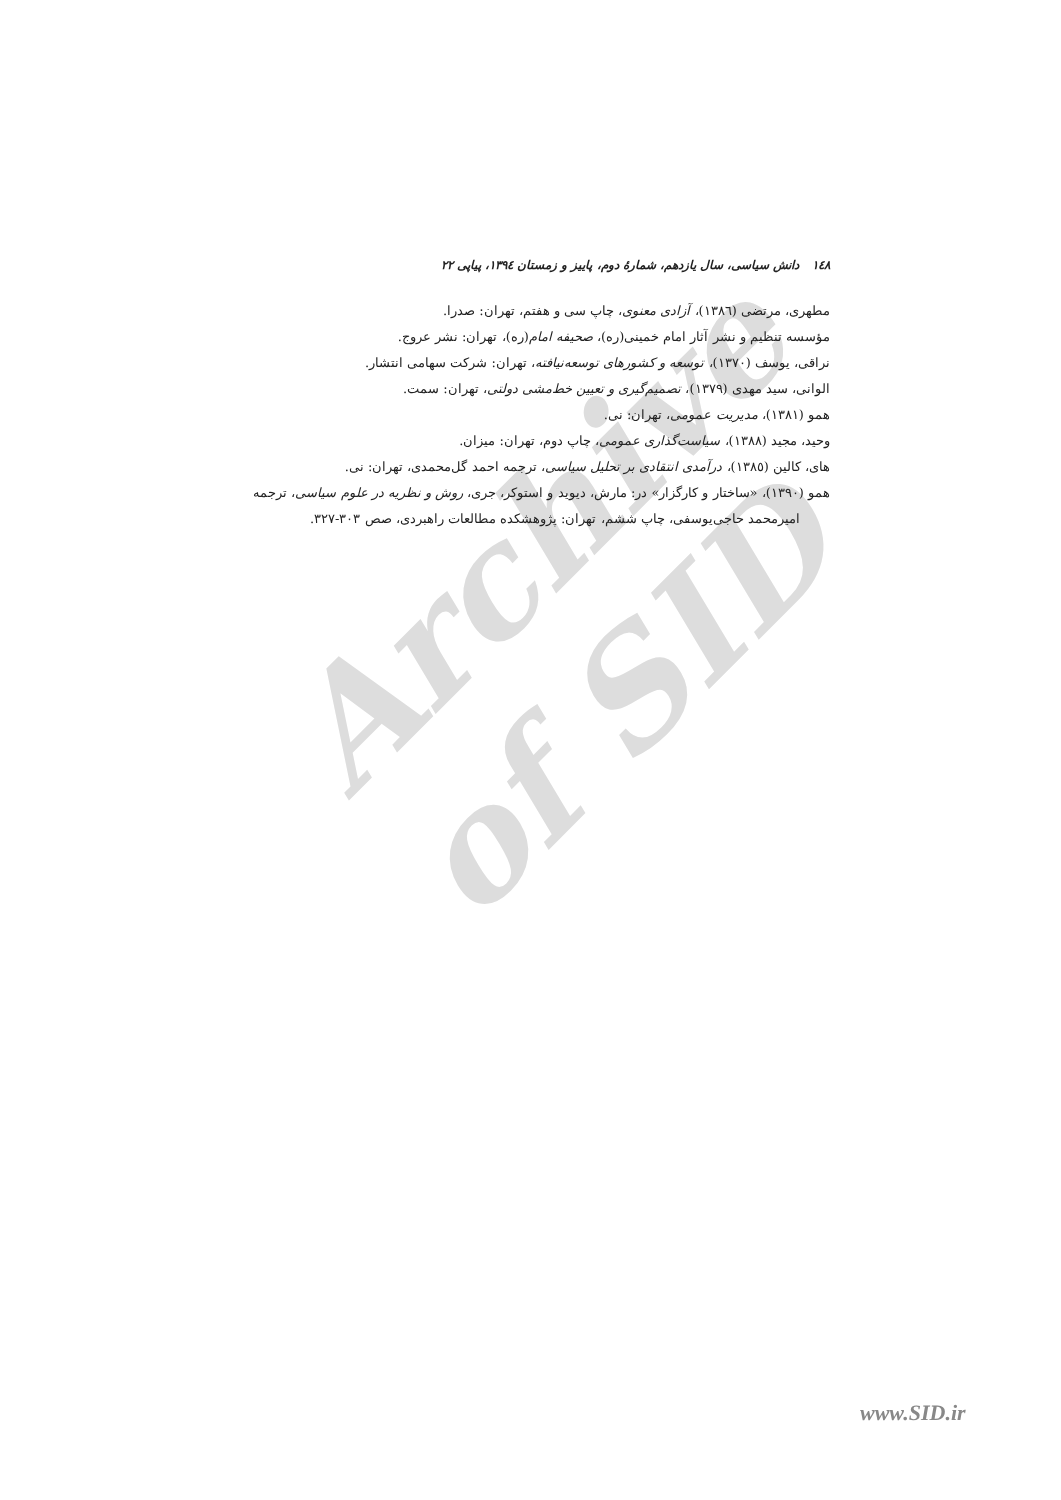Archive of SID
١٤٨ دانش سیاسی، سال یازدهم، شمارهٔ دوم، پاییز و زمستان ١٣٩٤، پیاپی ٢٢
مطهری، مرتضی (١٣٨٦)، آزادی معنوی، چاپ سی و هفتم، تهران: صدرا.
مؤسسه تنظیم و نشر آثار امام خمینی(ره)، صحیفه امام(ره)، تهران: نشر عروج.
نراقی، یوسف (١٣٧٠)، توسعه و کشورهای توسعه‌نیافته، تهران: شرکت سهامی انتشار.
الوانی، سید مهدی (١٣٧٩)، تصمیم‌گیری و تعیین خط‌مشی دولتی، تهران: سمت.
همو (١٣٨١)، مدیریت عمومی، تهران: نی.
وحید، مجید (١٣٨٨)، سیاست‌گذاری عمومی، چاپ دوم، تهران: میزان.
های، کالین (١٣٨٥)، درآمدی انتقادی بر تحلیل سیاسی، ترجمه احمد گل‌محمدی، تهران: نی.
همو (١٣٩٠)، «ساختار و کارگزار» در: مارش، دیوید و استوکر، جری، روش و نظریه در علوم سیاسی، ترجمه امیرمحمد حاجی‌یوسفی، چاپ ششم، تهران: پژوهشکده مطالعات راهبردی، صص ٣٠٣-٣٢٧.
www.SID.ir